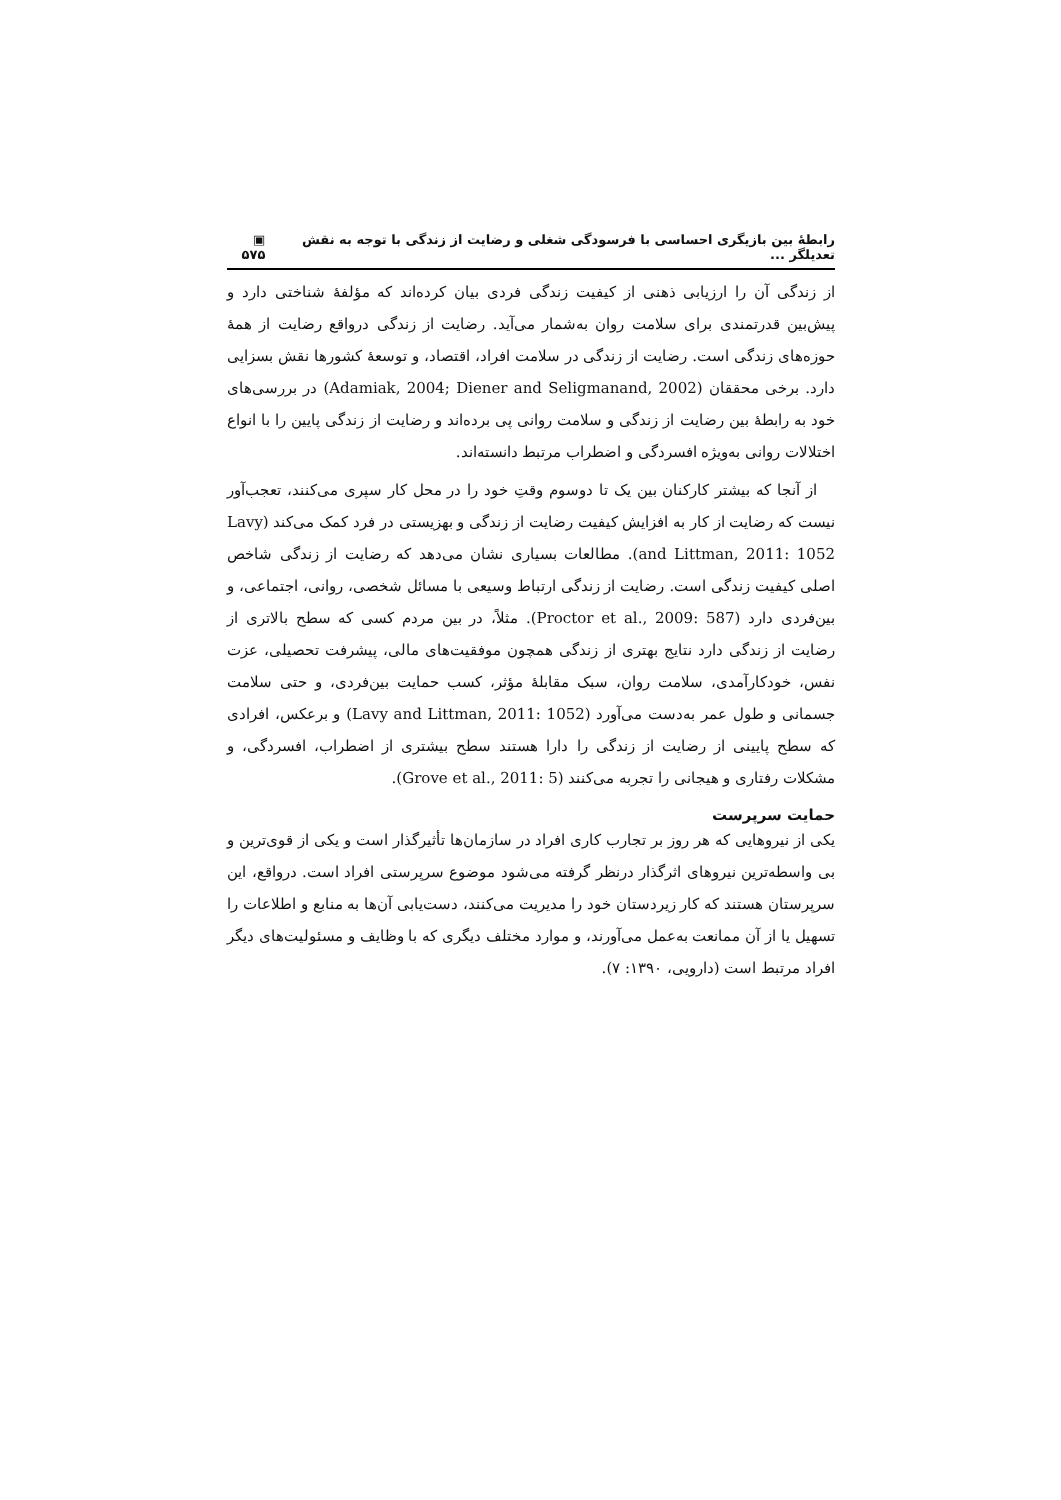رابطهٔ بین بازیگری احساسی با فرسودگی شغلی و رضایت از زندگی با توجه به نقش تعدیلگر ... ▣ ۵۷۵
از زندگی آن را ارزیابی ذهنی از کیفیت زندگی فردی بیان کرده‌اند که مؤلفهٔ شناختی دارد و پیش‌بین قدرتمندی برای سلامت روان به‌شمار می‌آید. رضایت از زندگی درواقع رضایت از همهٔ حوزه‌های زندگی است. رضایت از زندگی در سلامت افراد، اقتصاد، و توسعهٔ کشورها نقش بسزایی دارد. برخی محققان (Adamiak, 2004; Diener and Seligmanand, 2002) در بررسی‌های خود به رابطهٔ بین رضایت از زندگی و سلامت روانی پی برده‌اند و رضایت از زندگی پایین را با انواع اختلالات روانی به‌ویژه افسردگی و اضطراب مرتبط دانسته‌اند.
از آنجا که بیشتر کارکنان بین یک تا دوسوم وقتِ خود را در محل کار سپری می‌کنند، تعجب‌آور نیست که رضایت از کار به افزایش کیفیت رضایت از زندگی و بهزیستی در فرد کمک می‌کند (Lavy and Littman, 2011: 1052). مطالعات بسیاری نشان می‌دهد که رضایت از زندگی شاخص اصلی کیفیت زندگی است. رضایت از زندگی ارتباط وسیعی با مسائل شخصی، روانی، اجتماعی، و بین‌فردی دارد (Proctor et al., 2009: 587). مثلاً، در بین مردم کسی که سطح بالاتری از رضایت از زندگی دارد نتایج بهتری از زندگی همچون موفقیت‌های مالی، پیشرفت تحصیلی، عزت نفس، خودکارآمدی، سلامت روان، سبک مقابلهٔ مؤثر، کسب حمایت بین‌فردی، و حتی سلامت جسمانی و طول عمر به‌دست می‌آورد (Lavy and Littman, 2011: 1052) و برعکس، افرادی که سطح پایینی از رضایت از زندگی را دارا هستند سطح بیشتری از اضطراب، افسردگی، و مشکلات رفتاری و هیجانی را تجربه می‌کنند (Grove et al., 2011: 5).
حمایت سرپرست
یکی از نیروهایی که هر روز بر تجارب کاری افراد در سازمان‌ها تأثیرگذار است و یکی از قوی‌ترین و بی واسطه‌ترین نیروهای اثرگذار درنظر گرفته می‌شود موضوع سرپرستی افراد است. درواقع، این سرپرستان هستند که کار زیردستان خود را مدیریت می‌کنند، دست‌یابی آن‌ها به منابع و اطلاعات را تسهیل یا از آن ممانعت به‌عمل می‌آورند، و موارد مختلف دیگری که با وظایف و مسئولیت‌های دیگر افراد مرتبط است (دارویی، ۱۳۹۰: ۷).